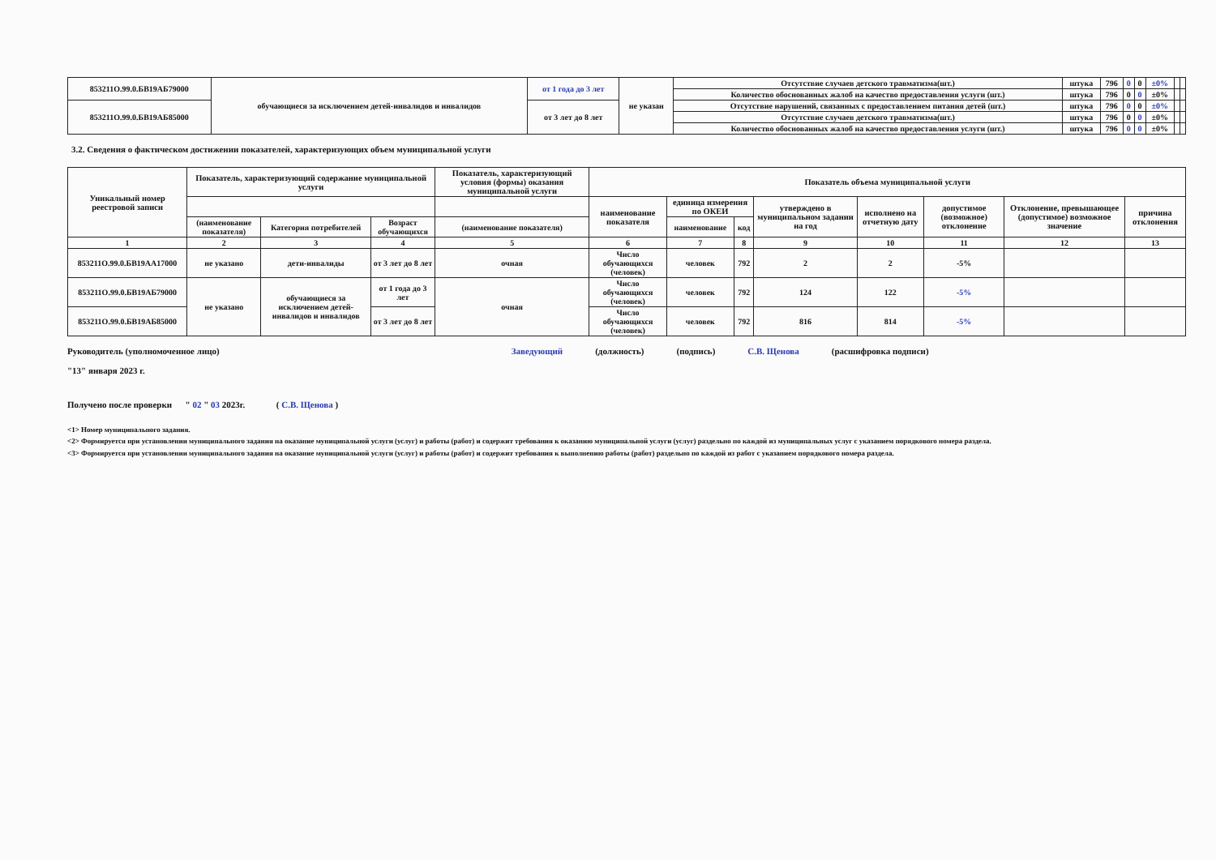| 853211О.99.0.БВ19АБ79000 | обучающиеся за исключением детей-инвалидов и инвалидов | от 1 года до 3 лет | не указан | Отсутствие случаев детского травматизма(шт.) | штука | 796 | 0 | 0 | ±0% | | |
| | | | | Количество обоснованных жалоб на качество предоставления услуги (шт.) | штука | 796 | 0 | 0 | ±0% | | |
| 853211О.99.0.БВ19АБ85000 | | от 3 лет до 8 лет | | Отсутствие нарушений, связанных с предоставлением питания детей (шт.) | штука | 796 | 0 | 0 | ±0% | | |
| | | | | Отсутствие случаев детского травматизма(шт.) | штука | 796 | 0 | 0 | ±0% | | |
| | | | | Количество обоснованных жалоб на качество предоставления услуги (шт.) | штука | 796 | 0 | 0 | ±0% | | |
3.2. Сведения о фактическом достижении показателей, характеризующих объем муниципальной услуги
| Уникальный номер реестровой записи | Показатель, характеризующий содержание муниципальной услуги | | | Показатель, характеризующий условия (формы) оказания муниципальной услуги | Показатель объема муниципальной услуги | | | | | | | | |
| --- | --- | --- | --- | --- | --- | --- | --- | --- | --- | --- | --- | --- | --- |
| | | | | | | наименование показателя | единица измерения по ОКЕИ | | утверждено в муниципальном задании на год | исполнено на отчетную дату | допустимое (возможное) отклонение | Отклонение, превышающее (допустимое) возможное значение | причина отклонения |
| | (наименование показателя) | Категория потребителей | Возраст обучающихся | (наименование показателя) | наименование | | код | | | | | | |
| 1 | 2 | 3 | 4 | 5 | 6 | 7 | 8 | 9 | 10 | 11 | 12 | 13 | |
| 853211О.99.0.БВ19АА17000 | не указано | дети-инвалиды | от 3 лет до 8 лет | очная | Число обучающихся (человек) | человек | 792 | 2 | 2 | -5% | | | |
| 853211О.99.0.БВ19АБ79000 | не указано | обучающиеся за исключением детей-инвалидов и инвалидов | от 1 года до 3 лет | очная | Число обучающихся (человек) | человек | 792 | 124 | 122 | -5% | | | |
| 853211О.99.0.БВ19АБ85000 | | | от 3 лет до 8 лет | | Число обучающихся (человек) | человек | 792 | 816 | 814 | -5% | | | |
Руководитель (уполномоченное лицо) Заведующий (должность) (подпись) С.В. Щенова (расшифровка подписи)
"13" января 2023 г.
Получено после проверки " 02 " 03 2023г. ( С.В. Щенова )
<1> Номер муниципального задания.
<2> Формируется при установлении муниципального задания на оказание муниципальной услуги (услуг) и работы (работ) и содержит требования к оказанию муниципальной услуги (услуг) раздельно по каждой из муниципальных услуг с указанием порядкового номера раздела.
<3> Формируется при установлении муниципального задания на оказание муниципальной услуги (услуг) и работы (работ) и содержит требования к выполнению работы (работ) раздельно по каждой из работ с указанием порядкового номера раздела.